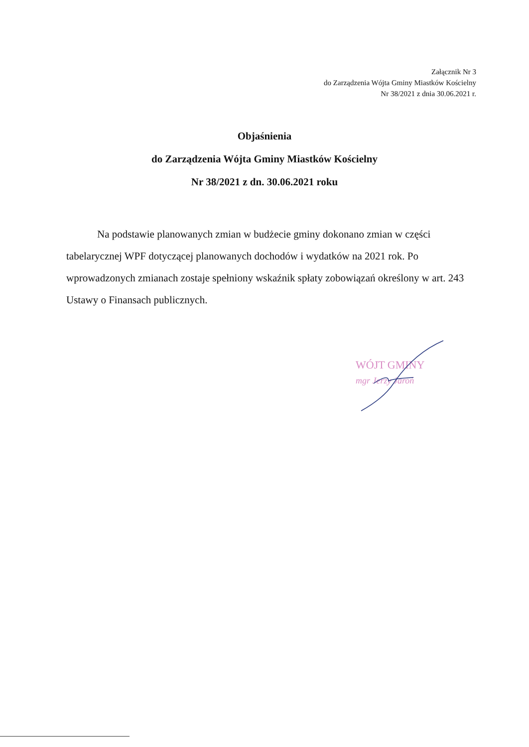Załącznik Nr 3
do Zarządzenia Wójta Gminy Miastków Kościelny
Nr 38/2021 z dnia 30.06.2021 r.
Objaśnienia
do Zarządzenia Wójta Gminy Miastków Kościelny
Nr 38/2021 z dn. 30.06.2021 roku
Na podstawie planowanych zmian w budżecie gminy dokonano zmian w części tabelarycznej WPF dotyczącej planowanych dochodów i wydatków na 2021 rok. Po wprowadzonych zmianach zostaje spełniony wskaźnik spłaty zobowiązań określony w art. 243 Ustawy o Finansach publicznych.
WÓJT GMINY
mgr Jerzy Jaroń